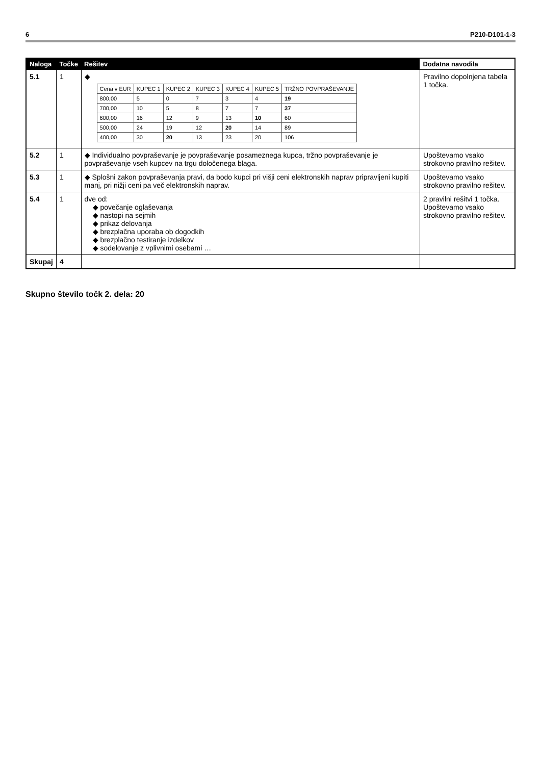6 P210-D101-1-3
| Naloga | Točke | Rešitev | Dodatna navodila |
| --- | --- | --- | --- |
| 5.1 | 1 | ◆ / Cena v EUR / KUPEC 1 / KUPEC 2 / KUPEC 3 / KUPEC 4 / KUPEC 5 / TRŽNO POVPRAŠEVANJE / / 800,00 / 5 / 0 / 7 / 3 / 4 / 19 / / 700,00 / 10 / 5 / 8 / 7 / 7 / 37 / / 600,00 / 16 / 12 / 9 / 13 / 10 / 60 / / 500,00 / 24 / 19 / 12 / 20 / 14 / 89 / / 400,00 / 30 / 20 / 13 / 23 / 20 / 106 / | Pravilno dopolnjena tabela 1 točka. |
| 5.2 | 1 | ◆ Individualno povpraševanje je povpraševanje posameznega kupca, tržno povpraševanje je povpraševanje vseh kupcev na trgu določenega blaga. | Upoštevamo vsako strokovno pravilno rešitev. |
| 5.3 | 1 | ◆ Splošni zakon povpraševanja pravi, da bodo kupci pri višji ceni elektronskih naprav pripravljeni kupiti manj, pri nižji ceni pa več elektronskih naprav. | Upoštevamo vsako strokovno pravilno rešitev. |
| 5.4 | 1 | dve od: ◆ povečanje oglaševanja ◆ nastopi na sejmih ◆ prikaz delovanja ◆ brezplačna uporaba ob dogodkih ◆ brezplačno testiranje izdelkov ◆ sodelovanje z vplivnimi osebami … | 2 pravilni rešitvi 1 točka. Upoštevamo vsako strokovno pravilno rešitev. |
| Skupaj | 4 | | |
Skupno število točk 2. dela: 20